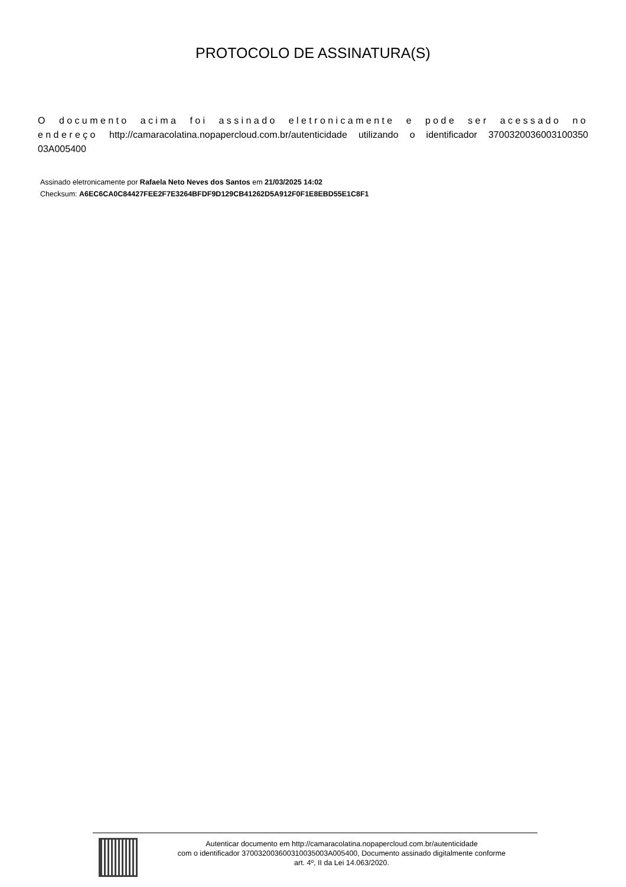PROTOCOLO DE ASSINATURA(S)
O documento acima foi assinado eletronicamente e pode ser acessado no endereço http://camaracolatina.nopapercloud.com.br/autenticidade utilizando o identificador 3700320036003100350 03A005400
Assinado eletronicamente por Rafaela Neto Neves dos Santos em 21/03/2025 14:02
Checksum: A6EC6CA0C84427FEE2F7E3264BFDF9D129CB41262D5A912F0F1E8EBD55E1C8F1
Autenticar documento em http://camaracolatina.nopapercloud.com.br/autenticidade
com o identificador 370032003600310035003A005400, Documento assinado digitalmente conforme
art. 4º, II da Lei 14.063/2020.